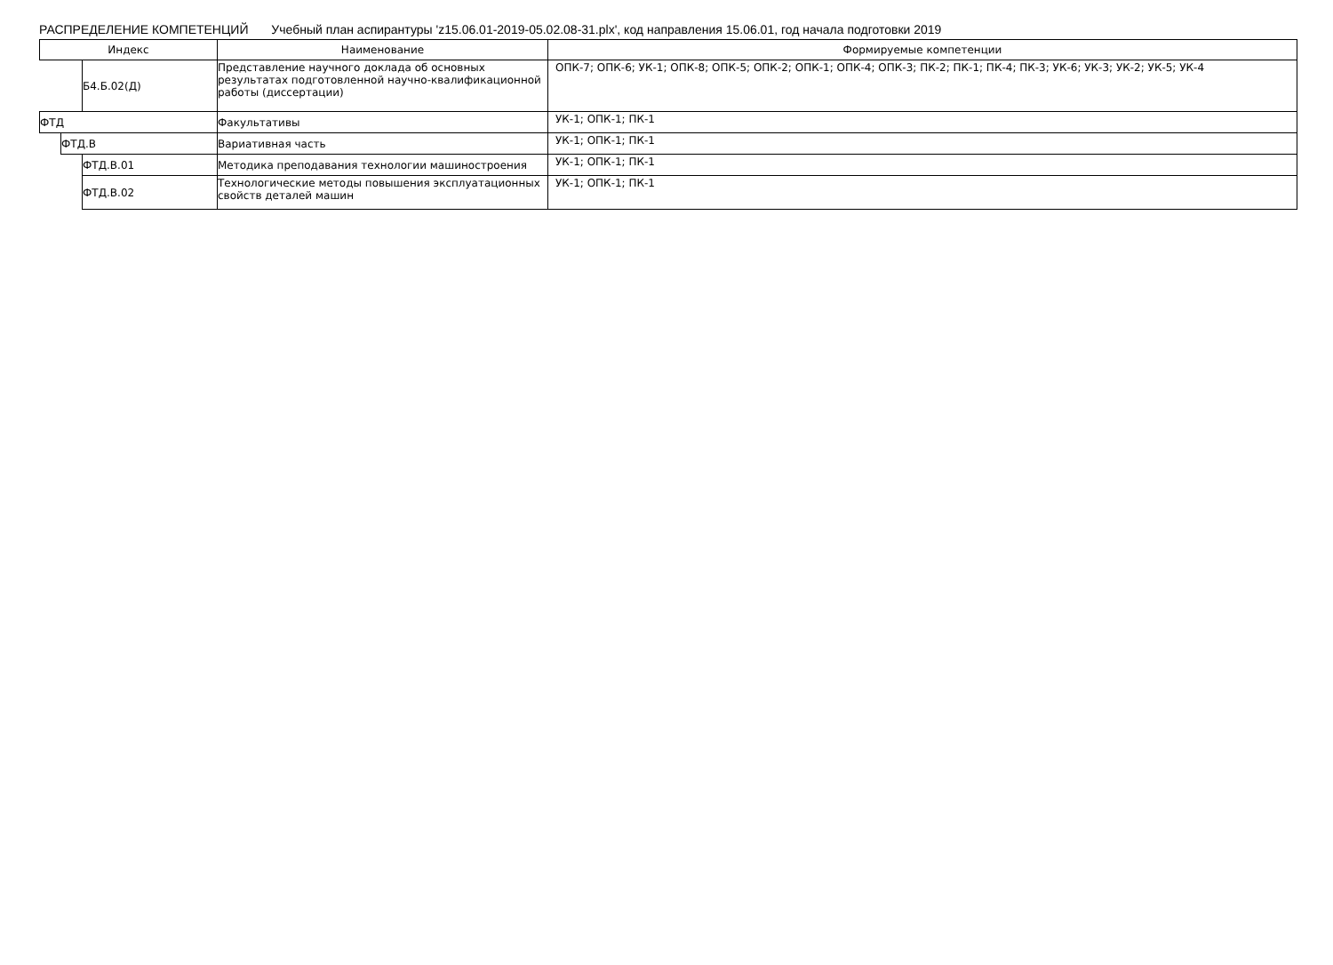РАСПРЕДЕЛЕНИЕ КОМПЕТЕНЦИЙ Учебный план аспирантуры 'z15.06.01-2019-05.02.08-31.plx', код направления 15.06.01, год начала подготовки 2019
| Индекс | | | Наименование | Формируемые компетенции |
| --- | --- | --- | --- | --- |
| | | Б4.Б.02(Д) | Представление научного доклада об основных результатах подготовленной научно-квалификационной работы (диссертации) | ОПК-7; ОПК-6; УК-1; ОПК-8; ОПК-5; ОПК-2; ОПК-1; ОПК-4; ОПК-3; ПК-2; ПК-1; ПК-4; ПК-3; УК-6; УК-3; УК-2; УК-5; УК-4 |
| ФТД | | | Факультативы | УК-1; ОПК-1; ПК-1 |
| | ФТД.В | | Вариативная часть | УК-1; ОПК-1; ПК-1 |
| | | ФТД.В.01 | Методика преподавания технологии машиностроения | УК-1; ОПК-1; ПК-1 |
| | | ФТД.В.02 | Технологические методы повышения эксплуатационных свойств деталей машин | УК-1; ОПК-1; ПК-1 |